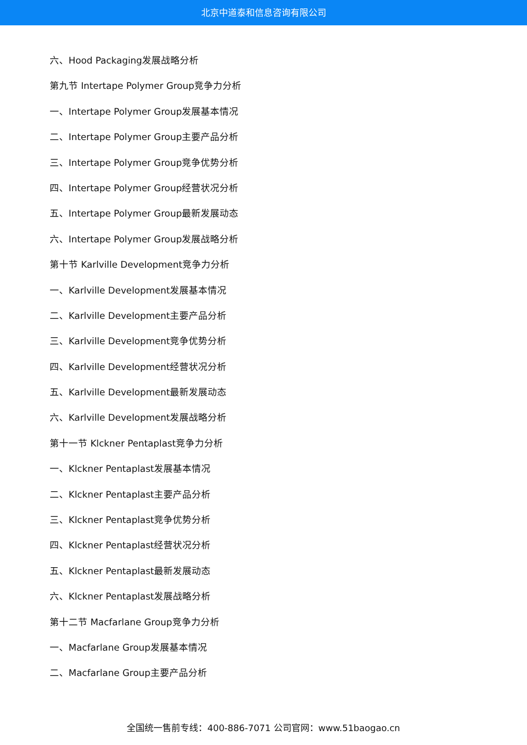北京中道泰和信息咨询有限公司
六、Hood Packaging发展战略分析
第九节 Intertape Polymer Group竞争力分析
一、Intertape Polymer Group发展基本情况
二、Intertape Polymer Group主要产品分析
三、Intertape Polymer Group竞争优势分析
四、Intertape Polymer Group经营状况分析
五、Intertape Polymer Group最新发展动态
六、Intertape Polymer Group发展战略分析
第十节 Karlville Development竞争力分析
一、Karlville Development发展基本情况
二、Karlville Development主要产品分析
三、Karlville Development竞争优势分析
四、Karlville Development经营状况分析
五、Karlville Development最新发展动态
六、Karlville Development发展战略分析
第十一节 Klckner Pentaplast竞争力分析
一、Klckner Pentaplast发展基本情况
二、Klckner Pentaplast主要产品分析
三、Klckner Pentaplast竞争优势分析
四、Klckner Pentaplast经营状况分析
五、Klckner Pentaplast最新发展动态
六、Klckner Pentaplast发展战略分析
第十二节 Macfarlane Group竞争力分析
一、Macfarlane Group发展基本情况
二、Macfarlane Group主要产品分析
全国统一售前专线：400-886-7071 公司官网：www.51baogao.cn